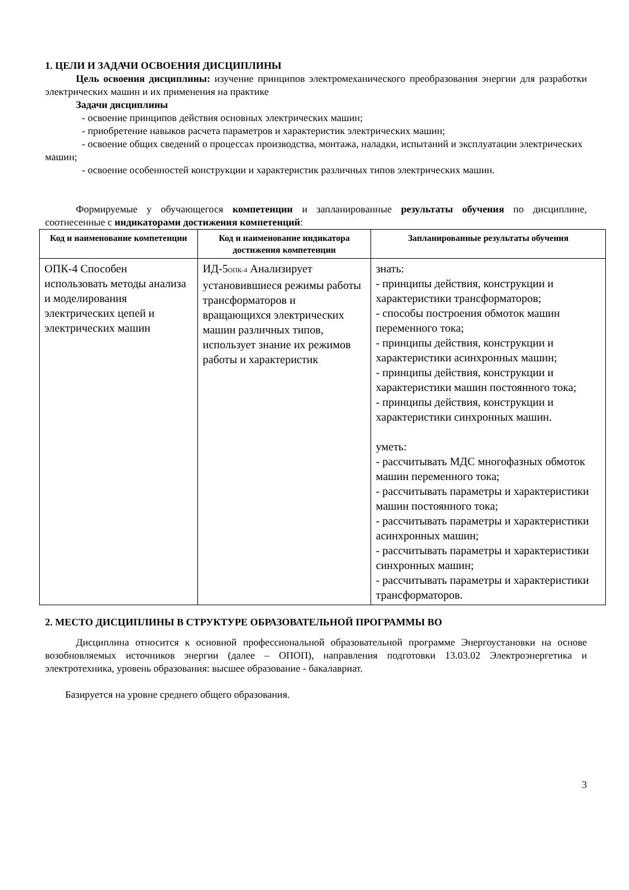1. ЦЕЛИ И ЗАДАЧИ ОСВОЕНИЯ ДИСЦИПЛИНЫ
Цель освоения дисциплины: изучение принципов электромеханического преобразования энергии для разработки электрических машин и их применения на практике
Задачи дисциплины
- освоение принципов действия основных электрических машин;
- приобретение навыков расчета параметров и характеристик электрических машин;
- освоение общих сведений о процессах производства, монтажа, наладки, испытаний и эксплуатации электрических машин;
- освоение особенностей конструкции и характеристик различных типов электрических машин.
Формируемые у обучающегося компетенции и запланированные результаты обучения по дисциплине, соотнесенные с индикаторами достижения компетенций:
| Код и наименование компетенции | Код и наименование индикатора достижения компетенции | Запланированные результаты обучения |
| --- | --- | --- |
| ОПК-4 Способен использовать методы анализа и моделирования электрических цепей и электрических машин | ИД-5<sub>ОПК-4</sub> Анализирует установившиеся режимы работы трансформаторов и вращающихся электрических машин различных типов, использует знание их режимов работы и характеристик | знать: - принципы действия, конструкции и характеристики трансформаторов; - способы построения обмоток машин переменного тока; - принципы действия, конструкции и характеристики асинхронных машин; - принципы действия, конструкции и характеристики машин постоянного тока; - принципы действия, конструкции и характеристики синхронных машин. уметь: - рассчитывать МДС многофазных обмоток машин переменного тока; - рассчитывать параметры и характеристики машин постоянного тока; - рассчитывать параметры и характеристики асинхронных машин; - рассчитывать параметры и характеристики синхронных машин; - рассчитывать параметры и характеристики трансформаторов. |
2. МЕСТО ДИСЦИПЛИНЫ В СТРУКТУРЕ ОБРАЗОВАТЕЛЬНОЙ ПРОГРАММЫ ВО
Дисциплина относится к основной профессиональной образовательной программе Энергоустановки на основе возобновляемых источников энергии (далее – ОПОП), направления подготовки 13.03.02 Электроэнергетика и электротехника, уровень образования: высшее образование - бакалавриат.
Базируется на уровне среднего общего образования.
3